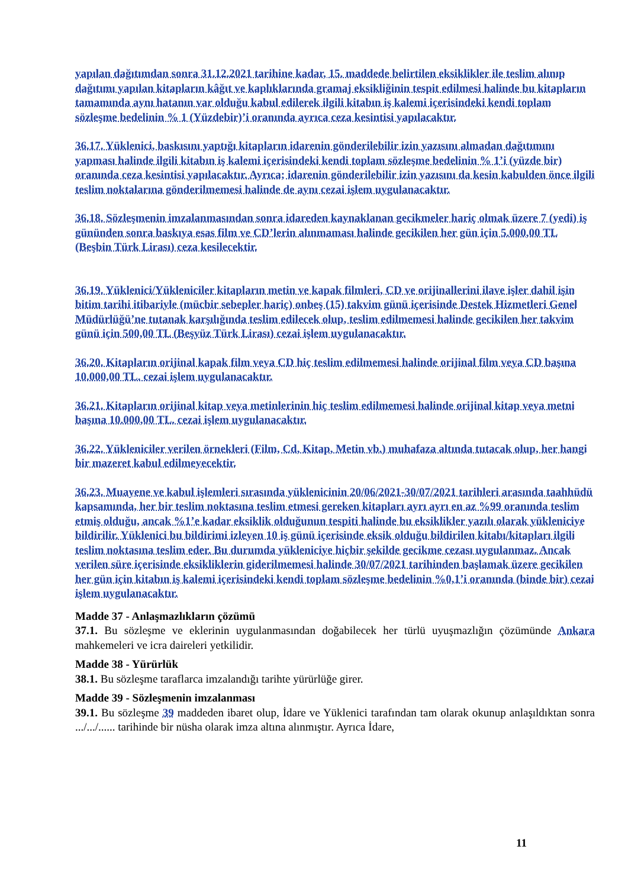yapılan dağıtımdan sonra 31.12.2021 tarihine kadar, 15. maddede belirtilen eksiklikler ile teslim alınıp dağıtımı yapılan kitapların kâğıt ve kaplıklarında gramaj eksikliğinin tespit edilmesi halinde bu kitapların tamamında aynı hatanın var olduğu kabul edilerek ilgili kitabın iş kalemi içerisindeki kendi toplam sözleşme bedelinin % 1 (Yüzdebir)’i oranında ayrıca ceza kesintisi yapılacaktır.
36.17. Yüklenici, baskısını yaptığı kitapların idarenin gönderilebilir izin yazısını almadan dağıtımını yapması halinde ilgili kitabın iş kalemi içerisindeki kendi toplam sözleşme bedelinin % 1’i (yüzde bir) oranında ceza kesintisi yapılacaktır. Ayrıca; idarenin gönderilebilir izin yazısını da kesin kabulden önce ilgili teslim noktalarına gönderilmemesi halinde de aynı cezai işlem uygulanacaktır.
36.18. Sözleşmenin imzalanmasından sonra idareden kaynaklanan gecikmeler hariç olmak üzere 7 (yedi) iş gününden sonra baskıya esas film ve CD’lerin alınmaması halinde gecikilen her gün için 5.000,00 TL (Beşbin Türk Lirası) ceza kesilecektir.
36.19. Yüklenici/Yükleniciler kitapların metin ve kapak filmleri, CD ve orijinallerini ilave işler dahil işin bitim tarihi itibariyle (mücbir sebepler hariç) onbeş (15) takvim günü içerisinde Destek Hizmetleri Genel Müdürlüğü’ne tutanak karşılığında teslim edilecek olup, teslim edilmemesi halinde gecikilen her takvim günü için 500,00 TL (Beşyüz Türk Lirası) cezai işlem uygulanacaktır.
36.20. Kitapların orijinal kapak film veya CD hiç teslim edilmemesi halinde orijinal film veya CD başına 10.000,00 TL. cezai işlem uygulanacaktır.
36.21. Kitapların orijinal kitap veya metinlerinin hiç teslim edilmemesi halinde orijinal kitap veya metni başına 10.000,00 TL. cezai işlem uygulanacaktır.
36.22. Yükleniciler verilen örnekleri (Film, Cd, Kitap, Metin vb.) muhafaza altında tutacak olup, her hangi bir mazeret kabul edilmeyecektir.
36.23. Muayene ve kabul işlemleri sırasında yüklenicinin 20/06/2021-30/07/2021 tarihleri arasında taahhüdü kapsamında, her bir teslim noktasına teslim etmesi gereken kitapları ayrı ayrı en az %99 oranında teslim etmiş olduğu, ancak %1’e kadar eksiklik olduğunun tespiti halinde bu eksiklikler yazılı olarak yükleniciye bildirilir. Yüklenici bu bildirimi izleyen 10 iş günü içerisinde eksik olduğu bildirilen kitabı/kitapları ilgili teslim noktasına teslim eder. Bu durumda yükleniciye hiçbir şekilde gecikme cezası uygulanmaz. Ancak verilen süre içerisinde eksikliklerin giderilmemesi halinde 30/07/2021 tarihinden başlamak üzere gecikilen her gün için kitabın iş kalemi içerisindeki kendi toplam sözleşme bedelinin %0,1’i oranında (binde bir) cezai işlem uygulanacaktır.
Madde 37 - Anlaşmazlıkların çözümü
37.1. Bu sözleşme ve eklerinin uygulanmasından doğabilecek her türlü uyuşmazlığın çözümünde Ankara mahkemeleri ve icra daireleri yetkilidir.
Madde 38 - Yürürlük
38.1. Bu sözleşme taraflarca imzalandığı tarihte yürürlüğe girer.
Madde 39 - Sözleşmenin imzalanması
39.1. Bu sözleşme 39 maddeden ibaret olup, İdare ve Yüklenici tarafından tam olarak okunup anlaşıldıktan sonra .../.../...... tarihinde bir nüsha olarak imza altına alınmıştır. Ayrıca İdare,
11